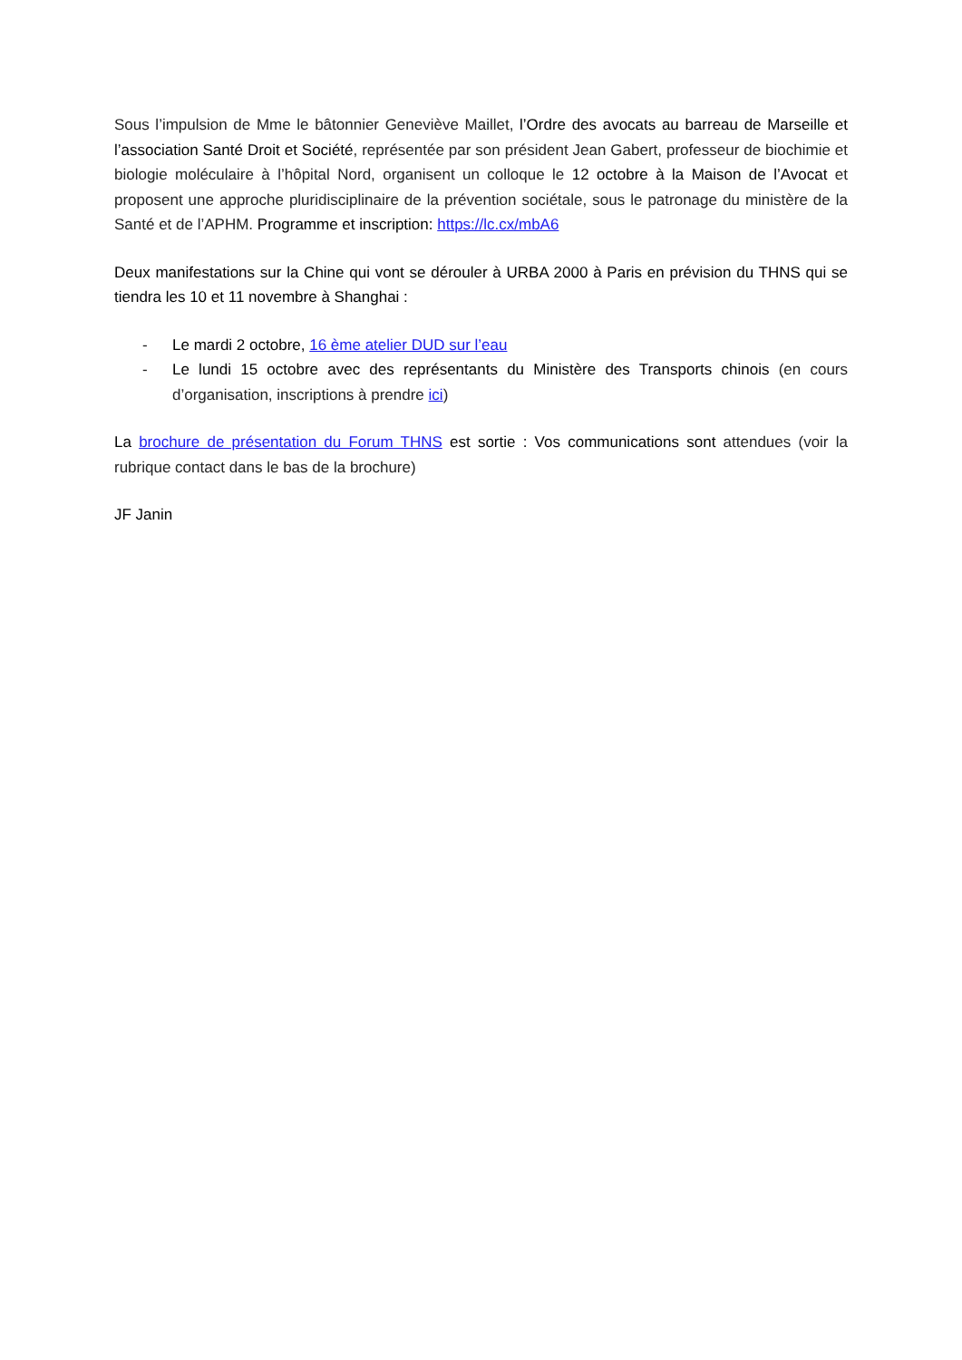Sous l’impulsion de Mme le bâtonnier Geneviève Maillet, l’Ordre des avocats au barreau de Marseille et l’association Santé Droit et Société, représentée par son président Jean Gabert, professeur de biochimie et biologie moléculaire à l’hôpital Nord, organisent un colloque le 12 octobre à la Maison de l’Avocat et proposent une approche pluridisciplinaire de la prévention sociétale, sous le patronage du ministère de la Santé et de l’APHM. Programme et inscription: https://lc.cx/mbA6
Deux manifestations sur la Chine qui vont se dérouler à URBA 2000 à Paris en prévision du THNS qui se tiendra les 10 et 11 novembre à Shanghai :
- Le mardi 2 octobre, 16 ème atelier DUD sur l’eau
- Le lundi 15 octobre avec des représentants du Ministère des Transports chinois (en cours d’organisation, inscriptions à prendre ici)
La brochure de présentation du Forum THNS est sortie : Vos communications sont attendues (voir la rubrique contact dans le bas de la brochure)
JF Janin